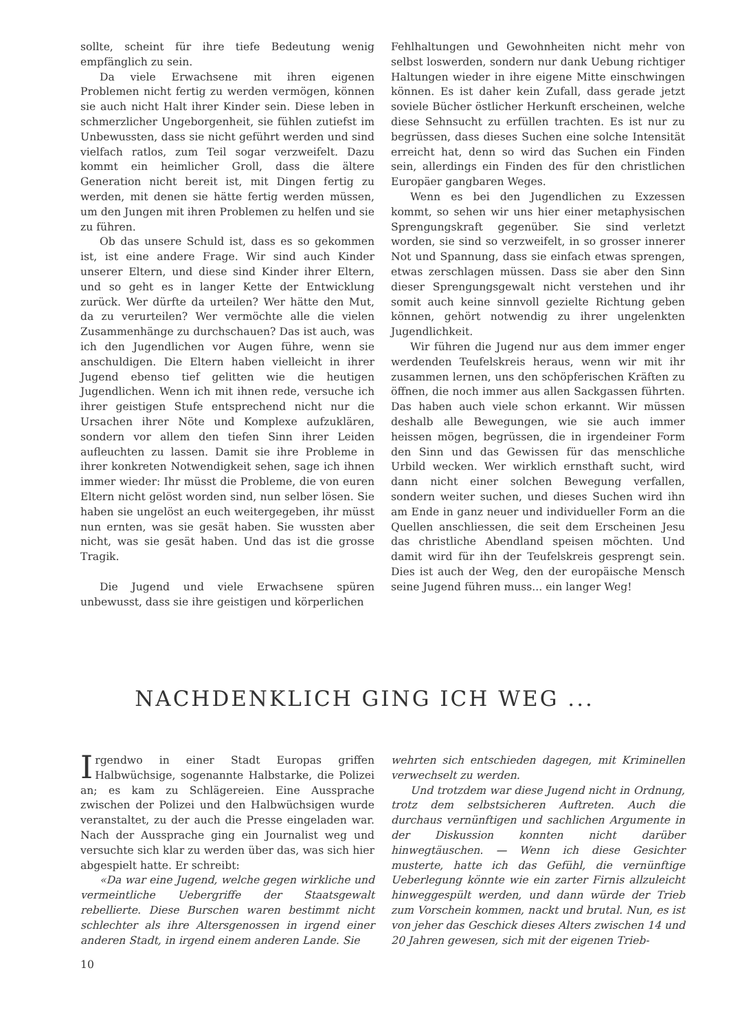sollte, scheint für ihre tiefe Bedeutung wenig empfänglich zu sein.
Da viele Erwachsene mit ihren eigenen Problemen nicht fertig zu werden vermögen, können sie auch nicht Halt ihrer Kinder sein. Diese leben in schmerzlicher Ungeborgenheit, sie fühlen zutiefst im Unbewussten, dass sie nicht geführt werden und sind vielfach ratlos, zum Teil sogar verzweifelt. Dazu kommt ein heimlicher Groll, dass die ältere Generation nicht bereit ist, mit Dingen fertig zu werden, mit denen sie hätte fertig werden müssen, um den Jungen mit ihren Problemen zu helfen und sie zu führen.
Ob das unsere Schuld ist, dass es so gekommen ist, ist eine andere Frage. Wir sind auch Kinder unserer Eltern, und diese sind Kinder ihrer Eltern, und so geht es in langer Kette der Entwicklung zurück. Wer dürfte da urteilen? Wer hätte den Mut, da zu verurteilen? Wer vermöchte alle die vielen Zusammenhänge zu durchschauen? Das ist auch, was ich den Jugendlichen vor Augen führe, wenn sie anschuldigen. Die Eltern haben vielleicht in ihrer Jugend ebenso tief gelitten wie die heutigen Jugendlichen. Wenn ich mit ihnen rede, versuche ich ihrer geistigen Stufe entsprechend nicht nur die Ursachen ihrer Nöte und Komplexe aufzuklären, sondern vor allem den tiefen Sinn ihrer Leiden aufleuchten zu lassen. Damit sie ihre Probleme in ihrer konkreten Notwendigkeit sehen, sage ich ihnen immer wieder: Ihr müsst die Probleme, die von euren Eltern nicht gelöst worden sind, nun selber lösen. Sie haben sie ungelöst an euch weitergegeben, ihr müsst nun ernten, was sie gesät haben. Sie wussten aber nicht, was sie gesät haben. Und das ist die grosse Tragik.
Die Jugend und viele Erwachsene spüren unbewusst, dass sie ihre geistigen und körperlichen
Fehlhaltungen und Gewohnheiten nicht mehr von selbst loswerden, sondern nur dank Uebung richtiger Haltungen wieder in ihre eigene Mitte einschwingen können. Es ist daher kein Zufall, dass gerade jetzt soviele Bücher östlicher Herkunft erscheinen, welche diese Sehnsucht zu erfüllen trachten. Es ist nur zu begrüssen, dass dieses Suchen eine solche Intensität erreicht hat, denn so wird das Suchen ein Finden sein, allerdings ein Finden des für den christlichen Europäer gangbaren Weges.
Wenn es bei den Jugendlichen zu Exzessen kommt, so sehen wir uns hier einer metaphysischen Sprengungskraft gegenüber. Sie sind verletzt worden, sie sind so verzweifelt, in so grosser innerer Not und Spannung, dass sie einfach etwas sprengen, etwas zerschlagen müssen. Dass sie aber den Sinn dieser Sprengungsgewalt nicht verstehen und ihr somit auch keine sinnvoll gezielte Richtung geben können, gehört notwendig zu ihrer ungelenkten Jugendlichkeit.
Wir führen die Jugend nur aus dem immer enger werdenden Teufelskreis heraus, wenn wir mit ihr zusammen lernen, uns den schöpferischen Kräften zu öffnen, die noch immer aus allen Sackgassen führten. Das haben auch viele schon erkannt. Wir müssen deshalb alle Bewegungen, wie sie auch immer heissen mögen, begrüssen, die in irgendeiner Form den Sinn und das Gewissen für das menschliche Urbild wecken. Wer wirklich ernsthaft sucht, wird dann nicht einer solchen Bewegung verfallen, sondern weiter suchen, und dieses Suchen wird ihn am Ende in ganz neuer und individueller Form an die Quellen anschliessen, die seit dem Erscheinen Jesu das christliche Abendland speisen möchten. Und damit wird für ihn der Teufelskreis gesprengt sein. Dies ist auch der Weg, den der europäische Mensch seine Jugend führen muss... ein langer Weg!
NACHDENKLICH GING ICH WEG ...
Irgendwo in einer Stadt Europas griffen Halbwüchsige, sogenannte Halbstarke, die Polizei an; es kam zu Schlägereien. Eine Aussprache zwischen der Polizei und den Halbwüchsigen wurde veranstaltet, zu der auch die Presse eingeladen war. Nach der Aussprache ging ein Journalist weg und versuchte sich klar zu werden über das, was sich hier abgespielt hatte. Er schreibt:
«Da war eine Jugend, welche gegen wirkliche und vermeintliche Uebergriffe der Staatsgewalt rebellierte. Diese Burschen waren bestimmt nicht schlechter als ihre Altersgenossen in irgend einer anderen Stadt, in irgend einem anderen Lande. Sie
wehrten sich entschieden dagegen, mit Kriminellen verwechselt zu werden.
Und trotzdem war diese Jugend nicht in Ordnung, trotz dem selbstsicheren Auftreten. Auch die durchaus vernünftigen und sachlichen Argumente in der Diskussion konnten nicht darüber hinwegtäuschen. — Wenn ich diese Gesichter musterte, hatte ich das Gefühl, die vernünftige Ueberlegung könnte wie ein zarter Firnis allzuleicht hinweggespült werden, und dann würde der Trieb zum Vorschein kommen, nackt und brutal. Nun, es ist von jeher das Geschick dieses Alters zwischen 14 und 20 Jahren gewesen, sich mit der eigenen Trieb-
10